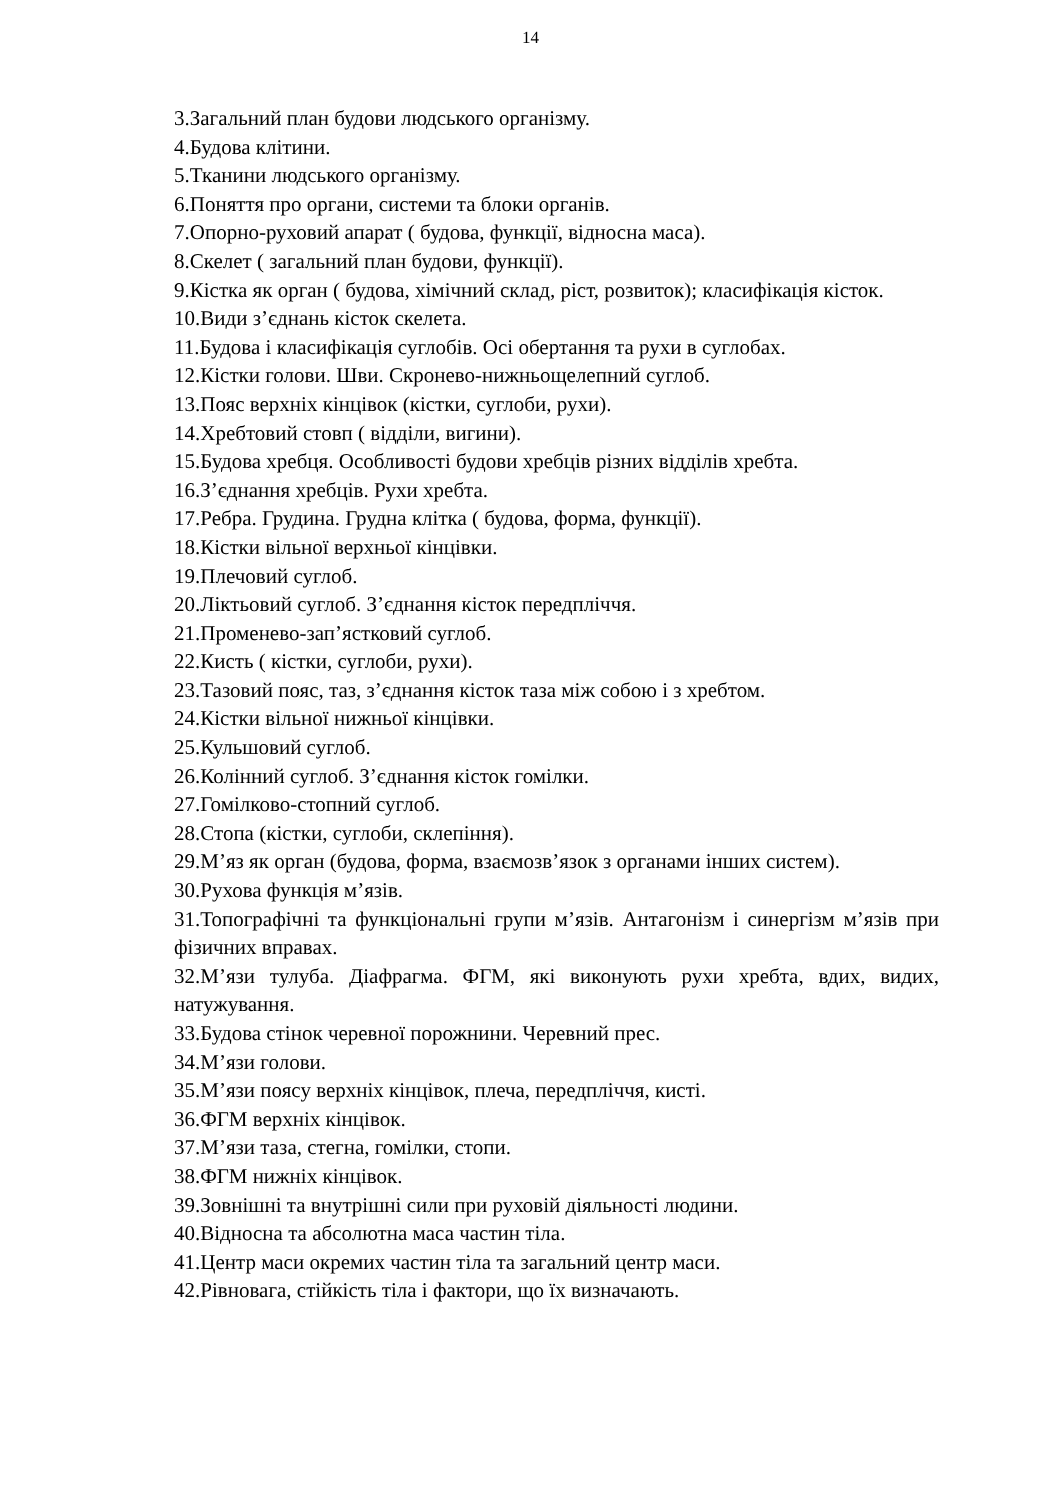14
3.Загальний план будови людського організму.
4.Будова клітини.
5.Тканини людського організму.
6.Поняття про органи, системи та блоки органів.
7.Опорно-руховий апарат ( будова, функції, відносна маса).
8.Скелет ( загальний план будови, функції).
9.Кістка як орган ( будова, хімічний склад, ріст, розвиток); класифікація кісток.
10.Види з’єднань кісток скелета.
11.Будова і класифікація суглобів. Осі обертання та рухи в суглобах.
12.Кістки голови. Шви. Скронево-нижньощелепний суглоб.
13.Пояс верхніх кінцівок (кістки, суглоби, рухи).
14.Хребтовий стовп ( відділи, вигини).
15.Будова хребця. Особливості будови хребців різних відділів хребта.
16.З’єднання хребців. Рухи хребта.
17.Ребра. Грудина. Грудна клітка ( будова, форма, функції).
18.Кістки вільної верхньої кінцівки.
19.Плечовий суглоб.
20.Ліктьовий суглоб. З’єднання кісток передпліччя.
21.Променево-зап’ястковий суглоб.
22.Кисть ( кістки, суглоби, рухи).
23.Тазовий пояс, таз, з’єднання кісток таза між собою і з хребтом.
24.Кістки вільної нижньої кінцівки.
25.Кульшовий суглоб.
26.Колінний суглоб. З’єднання кісток гомілки.
27.Гомілково-стопний суглоб.
28.Стопа (кістки, суглоби, склепіння).
29.М’яз як орган (будова, форма, взаємозв’язок з органами інших систем).
30.Рухова функція м’язів.
31.Топографічні та функціональні групи м’язів. Антагонізм і синергізм м’язів при фізичних вправах.
32.М’язи тулуба. Діафрагма. ФГМ, які виконують рухи хребта, вдих, видих, натужування.
33.Будова стінок черевної порожнини. Черевний прес.
34.М’язи голови.
35.М’язи поясу верхніх кінцівок, плеча, передпліччя, кисті.
36.ФГМ верхніх кінцівок.
37.М’язи таза, стегна, гомілки, стопи.
38.ФГМ нижніх кінцівок.
39.Зовнішні та внутрішні сили при руховій діяльності людини.
40.Відносна та абсолютна маса частин тіла.
41.Центр маси окремих частин тіла та загальний центр маси.
42.Рівновага, стійкість тіла і фактори, що їх визначають.